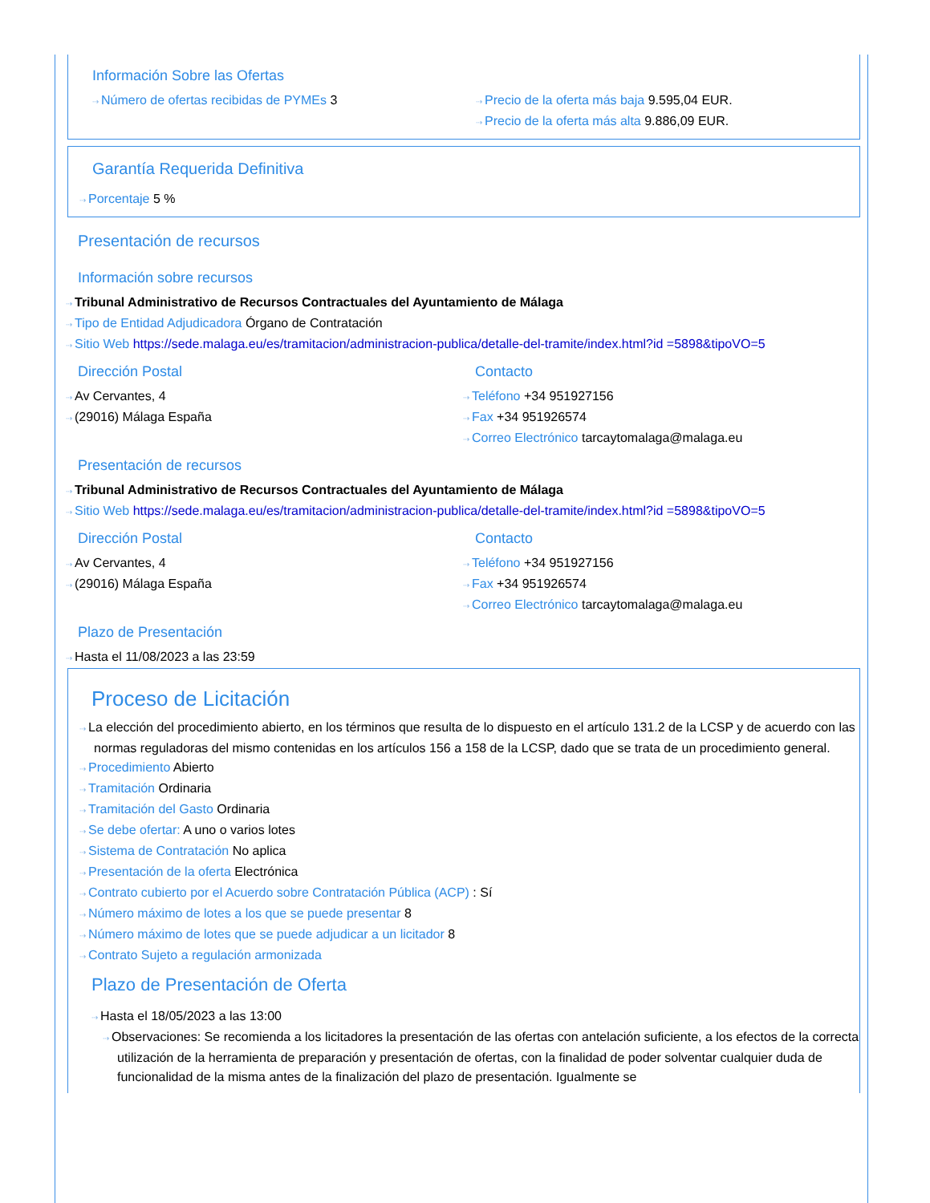Información Sobre las Ofertas
⇢ Número de ofertas recibidas de PYMEs 3
⇢ Precio de la oferta más baja 9.595,04 EUR.
⇢ Precio de la oferta más alta 9.886,09 EUR.
Garantía Requerida Definitiva
⇢ Porcentaje 5 %
Presentación de recursos
Información sobre recursos
⇢ Tribunal Administrativo de Recursos Contractuales del Ayuntamiento de Málaga
⇢ Tipo de Entidad Adjudicadora Órgano de Contratación
⇢ Sitio Web https://sede.malaga.eu/es/tramitacion/administracion-publica/detalle-del-tramite/index.html?id =5898&tipoVO=5
Dirección Postal
⇢ Av Cervantes, 4
⇢ (29016) Málaga España
Contacto
⇢ Teléfono +34 951927156
⇢ Fax +34 951926574
⇢ Correo Electrónico tarcaytomalaga@malaga.eu
Presentación de recursos
⇢ Tribunal Administrativo de Recursos Contractuales del Ayuntamiento de Málaga
⇢ Sitio Web https://sede.malaga.eu/es/tramitacion/administracion-publica/detalle-del-tramite/index.html?id =5898&tipoVO=5
Dirección Postal
⇢ Av Cervantes, 4
⇢ (29016) Málaga España
Contacto
⇢ Teléfono +34 951927156
⇢ Fax +34 951926574
⇢ Correo Electrónico tarcaytomalaga@malaga.eu
Plazo de Presentación
⇢ Hasta el 11/08/2023 a las 23:59
Proceso de Licitación
⇢ La elección del procedimiento abierto, en los términos que resulta de lo dispuesto en el artículo 131.2 de la LCSP y de acuerdo con las normas reguladoras del mismo contenidas en los artículos 156 a 158 de la LCSP, dado que se trata de un procedimiento general.
⇢ Procedimiento Abierto
⇢ Tramitación Ordinaria
⇢ Tramitación del Gasto Ordinaria
⇢ Se debe ofertar: A uno o varios lotes
⇢ Sistema de Contratación No aplica
⇢ Presentación de la oferta Electrónica
⇢ Contrato cubierto por el Acuerdo sobre Contratación Pública (ACP) : Sí
⇢ Número máximo de lotes a los que se puede presentar 8
⇢ Número máximo de lotes que se puede adjudicar a un licitador 8
⇢ Contrato Sujeto a regulación armonizada
Plazo de Presentación de Oferta
⇢ Hasta el 18/05/2023 a las 13:00
⇢ Observaciones: Se recomienda a los licitadores la presentación de las ofertas con antelación suficiente, a los efectos de la correcta utilización de la herramienta de preparación y presentación de ofertas, con la finalidad de poder solventar cualquier duda de funcionalidad de la misma antes de la finalización del plazo de presentación. Igualmente se